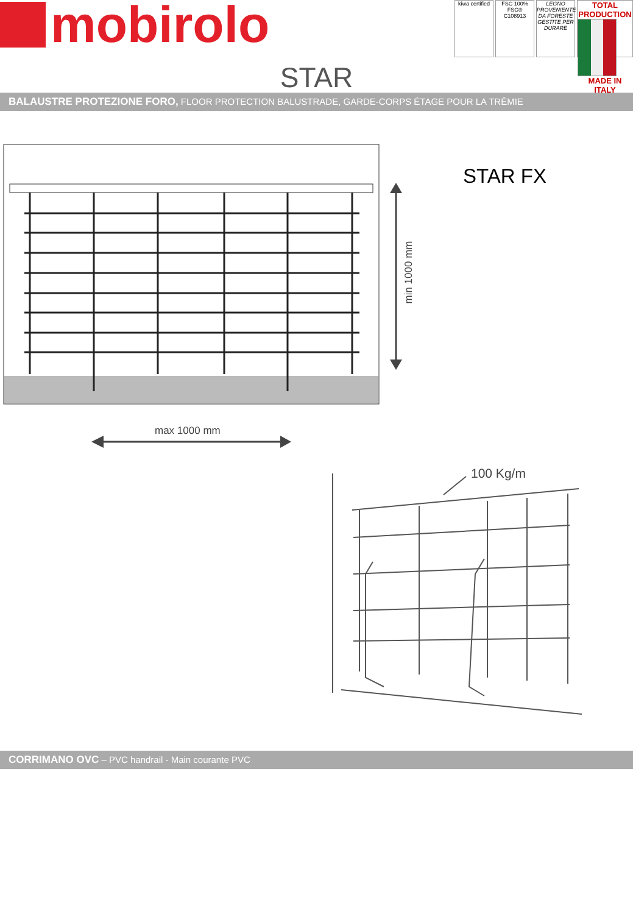mobirolo
kiwa certified
FSC 100% FSC® C108913
LEGNO PROVENIENTE DA FORESTE GESTITE PER DURARE
TOTAL PRODUCTION
MADE IN ITALY
STAR
BALAUSTRE PROTEZIONE FORO, FLOOR PROTECTION BALUSTRADE, GARDE-CORPS ÉTAGE POUR LA TRÊMIE
STAR FX
min 1000 mm
max 1000 mm
100 Kg/m
CORRIMANO OVC – PVC handrail - Main courante PVC